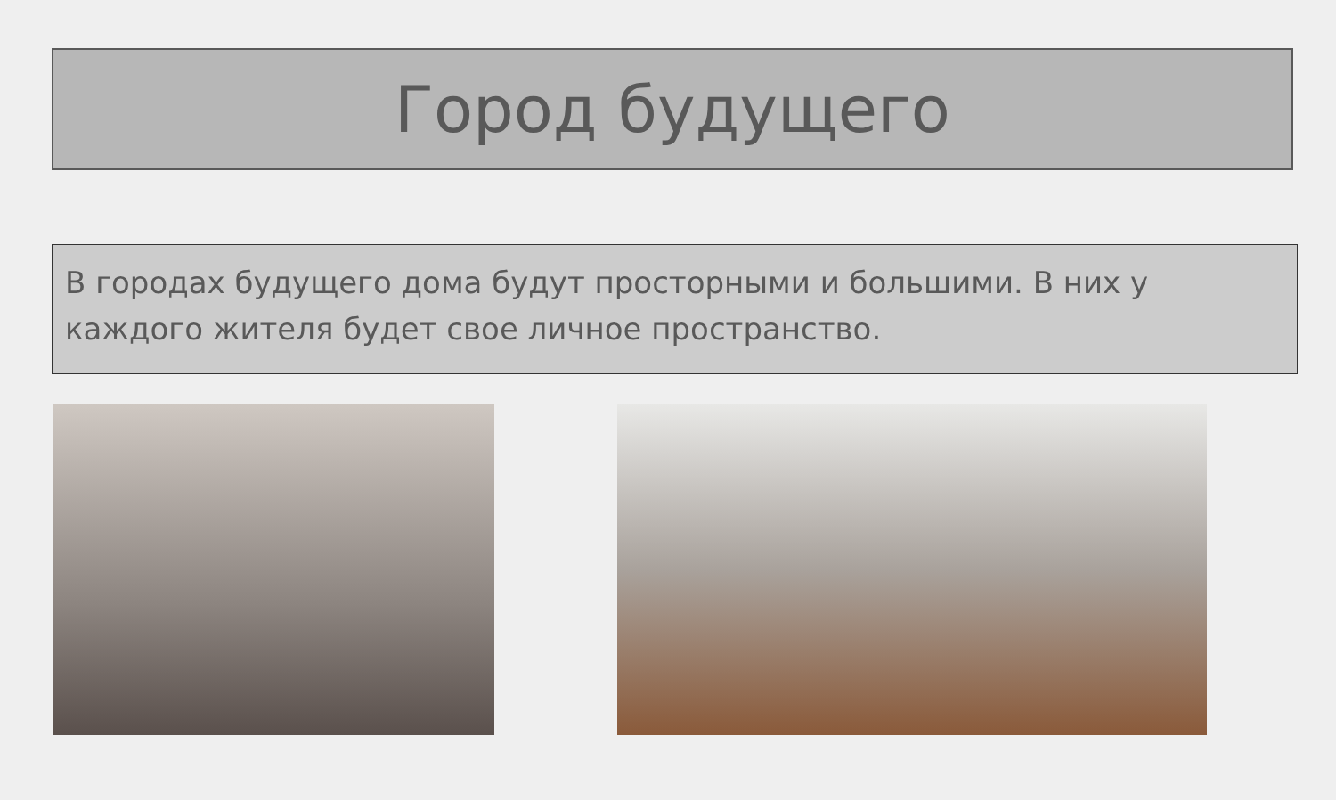Город будущего
В городах будущего дома будут просторными и большими. В них у каждого жителя будет свое личное пространство.